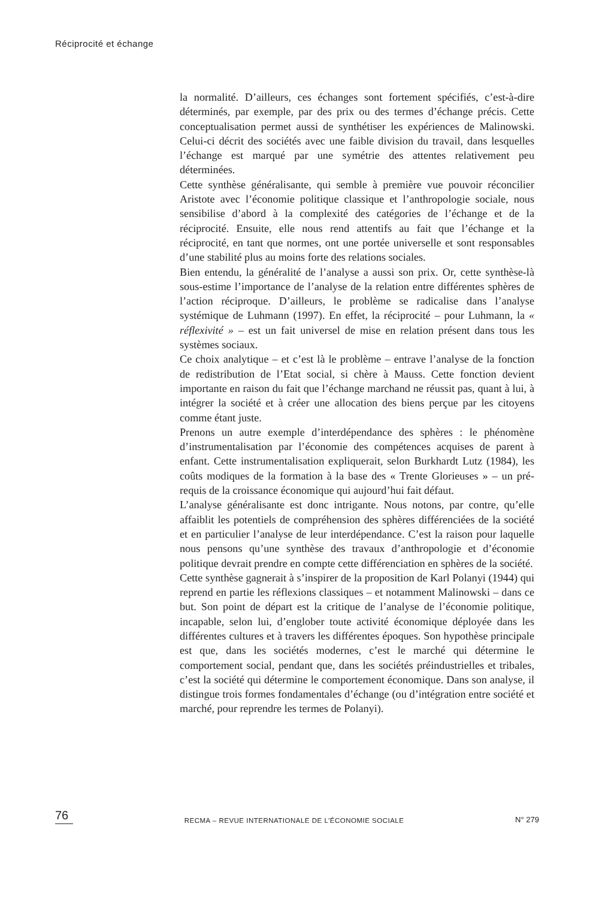Réciprocité et échange
la normalité. D’ailleurs, ces échanges sont fortement spécifiés, c’est-à-dire déterminés, par exemple, par des prix ou des termes d’échange précis. Cette conceptualisation permet aussi de synthétiser les expériences de Malinowski. Celui-ci décrit des sociétés avec une faible division du travail, dans lesquelles l’échange est marqué par une symétrie des attentes relativement peu déterminées.
Cette synthèse généralisante, qui semble à première vue pouvoir réconcilier Aristote avec l’économie politique classique et l’anthropologie sociale, nous sensibilise d’abord à la complexité des catégories de l’échange et de la réciprocité. Ensuite, elle nous rend attentifs au fait que l’échange et la réciprocité, en tant que normes, ont une portée universelle et sont responsables d’une stabilité plus au moins forte des relations sociales.
Bien entendu, la généralité de l’analyse a aussi son prix. Or, cette synthèse-là sous-estime l’importance de l’analyse de la relation entre différentes sphères de l’action réciproque. D’ailleurs, le problème se radicalise dans l’analyse systémique de Luhmann (1997). En effet, la réciprocité – pour Luhmann, la « réflexivité » – est un fait universel de mise en relation présent dans tous les systèmes sociaux.
Ce choix analytique – et c’est là le problème – entrave l’analyse de la fonction de redistribution de l’Etat social, si chère à Mauss. Cette fonction devient importante en raison du fait que l’échange marchand ne réussit pas, quant à lui, à intégrer la société et à créer une allocation des biens perçue par les citoyens comme étant juste.
Prenons un autre exemple d’interdépendance des sphères : le phénomène d’instrumentalisation par l’économie des compétences acquises de parent à enfant. Cette instrumentalisation expliquerait, selon Burkhardt Lutz (1984), les coûts modiques de la formation à la base des « Trente Glorieuses » – un pré-requis de la croissance économique qui aujourd’hui fait défaut.
L’analyse généralisante est donc intrigante. Nous notons, par contre, qu’elle affaiblit les potentiels de compréhension des sphères différenciées de la société et en particulier l’analyse de leur interdépendance. C’est la raison pour laquelle nous pensons qu’une synthèse des travaux d’anthropologie et d’économie politique devrait prendre en compte cette différenciation en sphères de la société.
Cette synthèse gagnerait à s’inspirer de la proposition de Karl Polanyi (1944) qui reprend en partie les réflexions classiques – et notamment Malinowski – dans ce but. Son point de départ est la critique de l’analyse de l’économie politique, incapable, selon lui, d’englober toute activité économique déployée dans les différentes cultures et à travers les différentes époques. Son hypothèse principale est que, dans les sociétés modernes, c’est le marché qui détermine le comportement social, pendant que, dans les sociétés préindustrielles et tribales, c’est la société qui détermine le comportement économique. Dans son analyse, il distingue trois formes fondamentales d’échange (ou d’intégration entre société et marché, pour reprendre les termes de Polanyi).
76 RECMA – REVUE INTERNATIONALE DE L’ÉCONOMIE SOCIALE N° 279